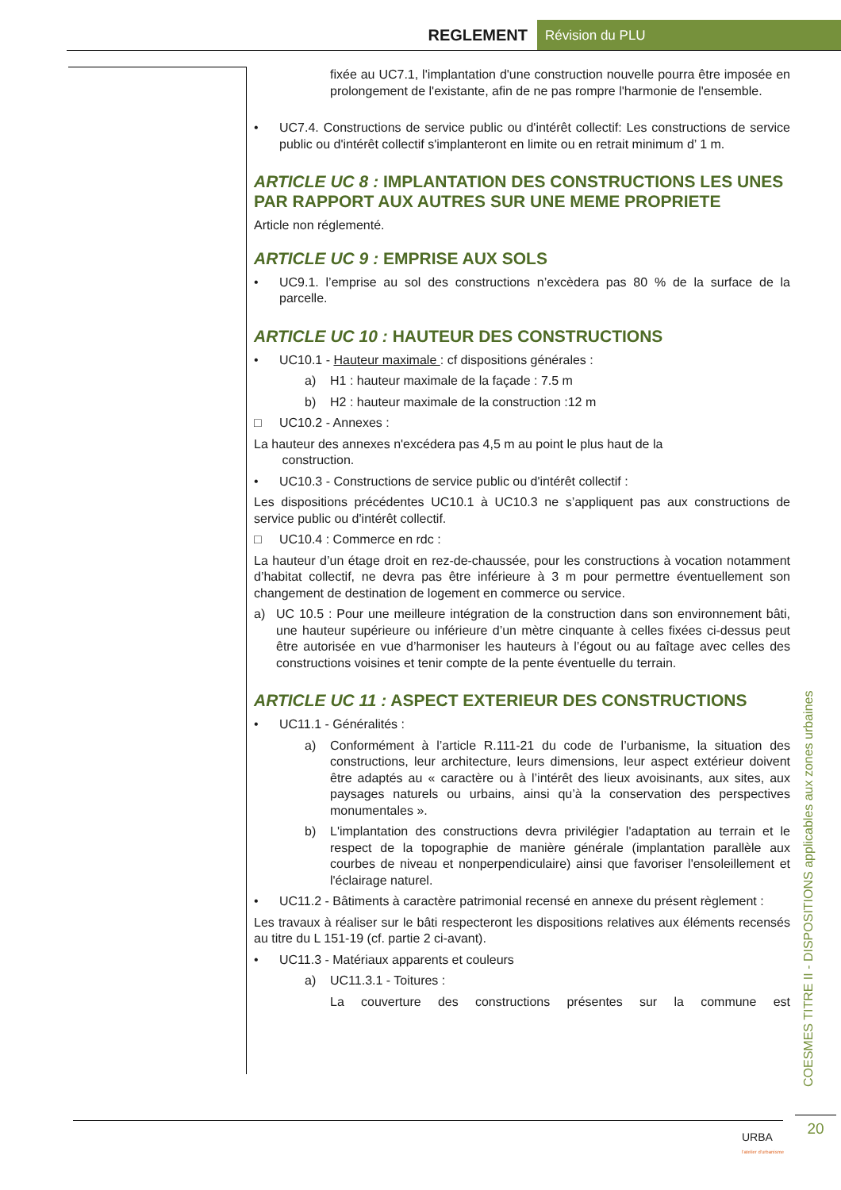REGLEMENT Révision du PLU
fixée au UC7.1, l'implantation d'une construction nouvelle pourra être imposée en prolongement de l'existante, afin de ne pas rompre l'harmonie de l'ensemble.
• UC7.4. Constructions de service public ou d'intérêt collectif: Les constructions de service public ou d'intérêt collectif s'implanteront en limite ou en retrait minimum d’ 1 m.
ARTICLE UC 8 : IMPLANTATION DES CONSTRUCTIONS LES UNES PAR RAPPORT AUX AUTRES SUR UNE MEME PROPRIETE
Article non réglementé.
ARTICLE UC 9 : EMPRISE AUX SOLS
• UC9.1. l’emprise au sol des constructions n’excèdera pas 80 % de la surface de la parcelle.
ARTICLE UC 10 : HAUTEUR DES CONSTRUCTIONS
• UC10.1 - Hauteur maximale : cf dispositions générales :
a) H1 : hauteur maximale de la façade : 7.5 m
b) H2 : hauteur maximale de la construction :12 m
□ UC10.2 - Annexes :
La hauteur des annexes n'excédera pas 4,5 m au point le plus haut de la
construction.
• UC10.3 - Constructions de service public ou d'intérêt collectif :
Les dispositions précédentes UC10.1 à UC10.3 ne s’appliquent pas aux constructions de service public ou d'intérêt collectif.
□ UC10.4 : Commerce en rdc :
La hauteur d’un étage droit en rez-de-chaussée, pour les constructions à vocation notamment d’habitat collectif, ne devra pas être inférieure à 3 m pour permettre éventuellement son changement de destination de logement en commerce ou service.
a) UC 10.5 : Pour une meilleure intégration de la construction dans son environnement bâti, une hauteur supérieure ou inférieure d’un mètre cinquante à celles fixées ci-dessus peut être autorisée en vue d’harmoniser les hauteurs à l’égout ou au faîtage avec celles des constructions voisines et tenir compte de la pente éventuelle du terrain.
ARTICLE UC 11 : ASPECT EXTERIEUR DES CONSTRUCTIONS
• UC11.1 - Généralités :
a) Conformément à l’article R.111-21 du code de l’urbanisme, la situation des constructions, leur architecture, leurs dimensions, leur aspect extérieur doivent être adaptés au « caractère ou à l’intérêt des lieux avoisinants, aux sites, aux paysages naturels ou urbains, ainsi qu’à la conservation des perspectives monumentales ».
b) L'implantation des constructions devra privilégier l'adaptation au terrain et le respect de la topographie de manière générale (implantation parallèle aux courbes de niveau et nonperpendiculaire) ainsi que favoriser l'ensoleillement et l'éclairage naturel.
• UC11.2 - Bâtiments à caractère patrimonial recensé en annexe du présent règlement :
Les travaux à réaliser sur le bâti respecteront les dispositions relatives aux éléments recensés au titre du L 151-19 (cf. partie 2 ci-avant).
• UC11.3 - Matériaux apparents et couleurs
a) UC11.3.1 - Toitures :
La couverture des constructions présentes sur la commune est
COESMES TITRE II - DISPOSITIONS applicables aux zones urbaines
20
URBA
l'atelier d'urbanisme